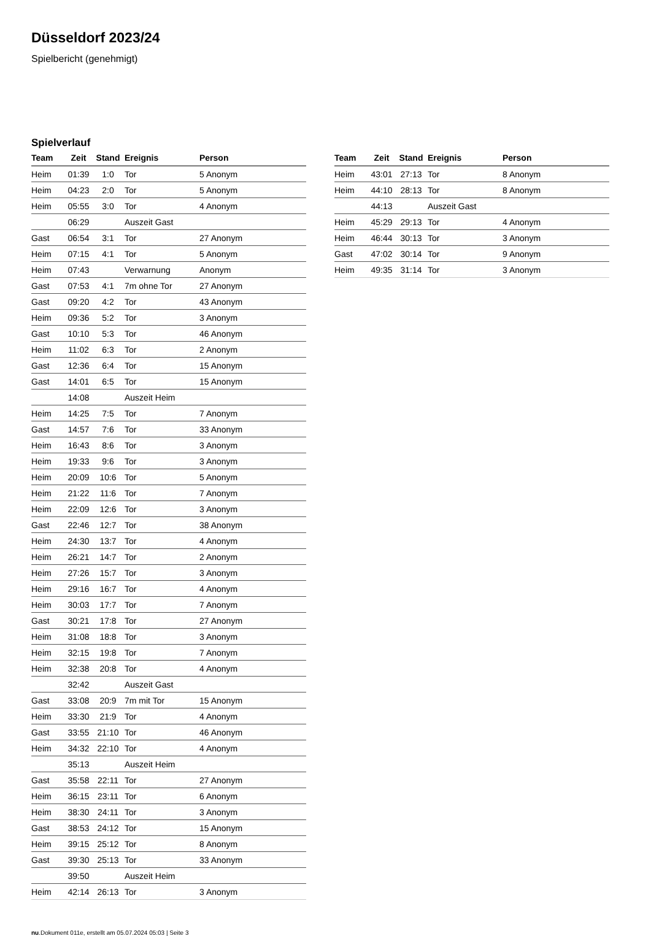Düsseldorf 2023/24
Spielbericht (genehmigt)
Spielverlauf
| Team | Zeit | Stand | Ereignis | Person |
| --- | --- | --- | --- | --- |
| Heim | 01:39 | 1:0 | Tor | 5 Anonym |
| Heim | 04:23 | 2:0 | Tor | 5 Anonym |
| Heim | 05:55 | 3:0 | Tor | 4 Anonym |
| | 06:29 | | Auszeit Gast | |
| Gast | 06:54 | 3:1 | Tor | 27 Anonym |
| Heim | 07:15 | 4:1 | Tor | 5 Anonym |
| Heim | 07:43 | | Verwarnung | Anonym |
| Gast | 07:53 | 4:1 | 7m ohne Tor | 27 Anonym |
| Gast | 09:20 | 4:2 | Tor | 43 Anonym |
| Heim | 09:36 | 5:2 | Tor | 3 Anonym |
| Gast | 10:10 | 5:3 | Tor | 46 Anonym |
| Heim | 11:02 | 6:3 | Tor | 2 Anonym |
| Gast | 12:36 | 6:4 | Tor | 15 Anonym |
| Gast | 14:01 | 6:5 | Tor | 15 Anonym |
| | 14:08 | | Auszeit Heim | |
| Heim | 14:25 | 7:5 | Tor | 7 Anonym |
| Gast | 14:57 | 7:6 | Tor | 33 Anonym |
| Heim | 16:43 | 8:6 | Tor | 3 Anonym |
| Heim | 19:33 | 9:6 | Tor | 3 Anonym |
| Heim | 20:09 | 10:6 | Tor | 5 Anonym |
| Heim | 21:22 | 11:6 | Tor | 7 Anonym |
| Heim | 22:09 | 12:6 | Tor | 3 Anonym |
| Gast | 22:46 | 12:7 | Tor | 38 Anonym |
| Heim | 24:30 | 13:7 | Tor | 4 Anonym |
| Heim | 26:21 | 14:7 | Tor | 2 Anonym |
| Heim | 27:26 | 15:7 | Tor | 3 Anonym |
| Heim | 29:16 | 16:7 | Tor | 4 Anonym |
| Heim | 30:03 | 17:7 | Tor | 7 Anonym |
| Gast | 30:21 | 17:8 | Tor | 27 Anonym |
| Heim | 31:08 | 18:8 | Tor | 3 Anonym |
| Heim | 32:15 | 19:8 | Tor | 7 Anonym |
| Heim | 32:38 | 20:8 | Tor | 4 Anonym |
| | 32:42 | | Auszeit Gast | |
| Gast | 33:08 | 20:9 | 7m mit Tor | 15 Anonym |
| Heim | 33:30 | 21:9 | Tor | 4 Anonym |
| Gast | 33:55 | 21:10 | Tor | 46 Anonym |
| Heim | 34:32 | 22:10 | Tor | 4 Anonym |
| | 35:13 | | Auszeit Heim | |
| Gast | 35:58 | 22:11 | Tor | 27 Anonym |
| Heim | 36:15 | 23:11 | Tor | 6 Anonym |
| Heim | 38:30 | 24:11 | Tor | 3 Anonym |
| Gast | 38:53 | 24:12 | Tor | 15 Anonym |
| Heim | 39:15 | 25:12 | Tor | 8 Anonym |
| Gast | 39:30 | 25:13 | Tor | 33 Anonym |
| | 39:50 | | Auszeit Heim | |
| Heim | 42:14 | 26:13 | Tor | 3 Anonym |
| Team | Zeit | Stand | Ereignis | Person |
| --- | --- | --- | --- | --- |
| Heim | 43:01 | 27:13 | Tor | 8 Anonym |
| Heim | 44:10 | 28:13 | Tor | 8 Anonym |
| | 44:13 | | Auszeit Gast | |
| Heim | 45:29 | 29:13 | Tor | 4 Anonym |
| Heim | 46:44 | 30:13 | Tor | 3 Anonym |
| Gast | 47:02 | 30:14 | Tor | 9 Anonym |
| Heim | 49:35 | 31:14 | Tor | 3 Anonym |
nu.Dokument 011e, erstellt am 05.07.2024 05:03 | Seite 3